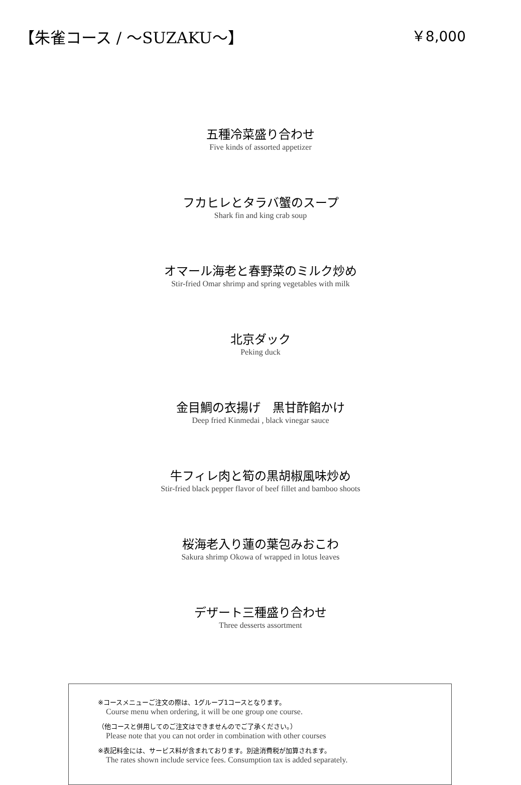【朱雀コース / ～SUZAKU～】 ￥8,000
五種冷菜盛り合わせ
Five kinds of assorted appetizer
フカヒレとタラバ蟹のスープ
Shark fin and king crab soup
オマール海老と春野菜のミルク炒め
Stir-fried Omar shrimp and spring vegetables with milk
北京ダック
Peking duck
金目鯛の衣揚げ　黒甘酢餡かけ
Deep fried Kinmedai , black vinegar sauce
牛フィレ肉と筍の黒胡椒風味炒め
Stir-fried black pepper flavor of beef fillet and bamboo shoots
桜海老入り蓮の葉包みおこわ
Sakura shrimp Okowa of wrapped in lotus leaves
デザート三種盛り合わせ
Three desserts assortment
※コースメニューご注文の際は、1グループ1コースとなります。
Course menu when ordering, it will be one group one course.
（他コースと併用してのご注文はできませんのでご了承ください。）
Please note that you can not order in combination with other courses
※表記料金には、サービス料が含まれております。別途消費税が加算されます。
The rates shown include service fees. Consumption tax is added separately.